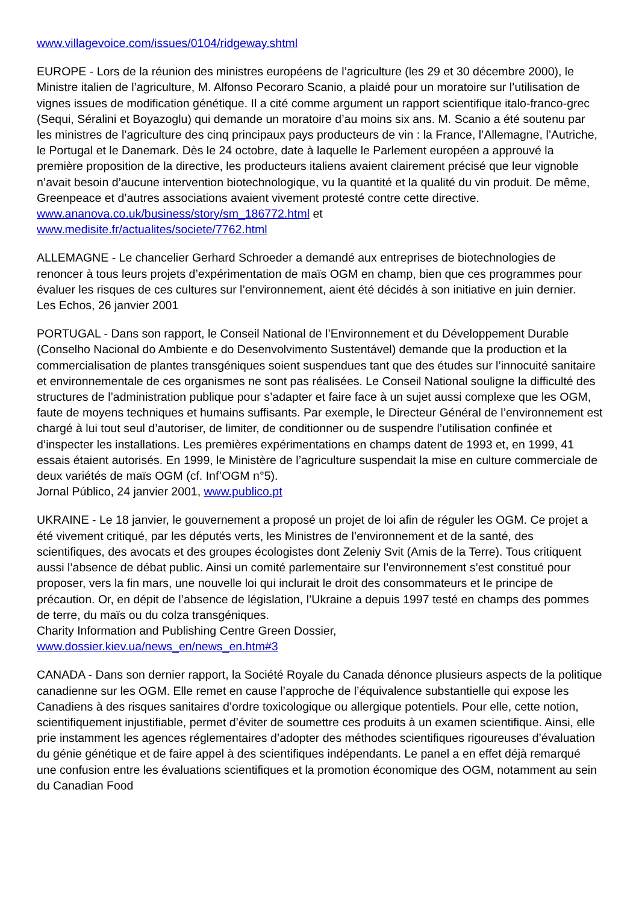www.villagevoice.com/issues/0104/ridgeway.shtml
EUROPE - Lors de la réunion des ministres européens de l’agriculture (les 29 et 30 décembre 2000), le Ministre italien de l’agriculture, M. Alfonso Pecoraro Scanio, a plaidé pour un moratoire sur l’utilisation de vignes issues de modification génétique. Il a cité comme argument un rapport scientifique italo-franco-grec (Sequi, Séralini et Boyazoglu) qui demande un moratoire d’au moins six ans. M. Scanio a été soutenu par les ministres de l’agriculture des cinq principaux pays producteurs de vin : la France, l’Allemagne, l’Autriche, le Portugal et le Danemark. Dès le 24 octobre, date à laquelle le Parlement européen a approuvé la première proposition de la directive, les producteurs italiens avaient clairement précisé que leur vignoble n’avait besoin d’aucune intervention biotechnologique, vu la quantité et la qualité du vin produit. De même, Greenpeace et d’autres associations avaient vivement protesté contre cette directive.
www.ananova.co.uk/business/story/sm_186772.html et
www.medisite.fr/actualites/societe/7762.html
ALLEMAGNE - Le chancelier Gerhard Schroeder a demandé aux entreprises de biotechnologies de renoncer à tous leurs projets d’expérimentation de maïs OGM en champ, bien que ces programmes pour évaluer les risques de ces cultures sur l’environnement, aient été décidés à son initiative en juin dernier.
Les Echos, 26 janvier 2001
PORTUGAL - Dans son rapport, le Conseil National de l’Environnement et du Développement Durable (Conselho Nacional do Ambiente e do Desenvolvimento Sustentável) demande que la production et la commercialisation de plantes transgéniques soient suspendues tant que des études sur l’innocuité sanitaire et environnementale de ces organismes ne sont pas réalisées. Le Conseil National souligne la difficulté des structures de l’administration publique pour s’adapter et faire face à un sujet aussi complexe que les OGM, faute de moyens techniques et humains suffisants. Par exemple, le Directeur Général de l’environnement est chargé à lui tout seul d’autoriser, de limiter, de conditionner ou de suspendre l’utilisation confinée et d’inspecter les installations. Les premières expérimentations en champs datent de 1993 et, en 1999, 41 essais étaient autorisés. En 1999, le Ministère de l’agriculture suspendait la mise en culture commerciale de deux variétés de maïs OGM (cf. Inf’OGM n°5).
Jornal Público, 24 janvier 2001, www.publico.pt
UKRAINE - Le 18 janvier, le gouvernement a proposé un projet de loi afin de réguler les OGM. Ce projet a été vivement critiqué, par les députés verts, les Ministres de l’environnement et de la santé, des scientifiques, des avocats et des groupes écologistes dont Zeleniy Svit (Amis de la Terre). Tous critiquent aussi l’absence de débat public. Ainsi un comité parlementaire sur l’environnement s’est constitué pour proposer, vers la fin mars, une nouvelle loi qui inclurait le droit des consommateurs et le principe de précaution. Or, en dépit de l’absence de législation, l’Ukraine a depuis 1997 testé en champs des pommes de terre, du maïs ou du colza transgéniques.
Charity Information and Publishing Centre Green Dossier,
www.dossier.kiev.ua/news_en/news_en.htm#3
CANADA - Dans son dernier rapport, la Société Royale du Canada dénonce plusieurs aspects de la politique canadienne sur les OGM. Elle remet en cause l’approche de l’équivalence substantielle qui expose les Canadiens à des risques sanitaires d’ordre toxicologique ou allergique potentiels. Pour elle, cette notion, scientifiquement injustifiable, permet d’éviter de soumettre ces produits à un examen scientifique. Ainsi, elle prie instamment les agences réglementaires d’adopter des méthodes scientifiques rigoureuses d’évaluation du génie génétique et de faire appel à des scientifiques indépendants. Le panel a en effet déjà remarqué une confusion entre les évaluations scientifiques et la promotion économique des OGM, notamment au sein du Canadian Food